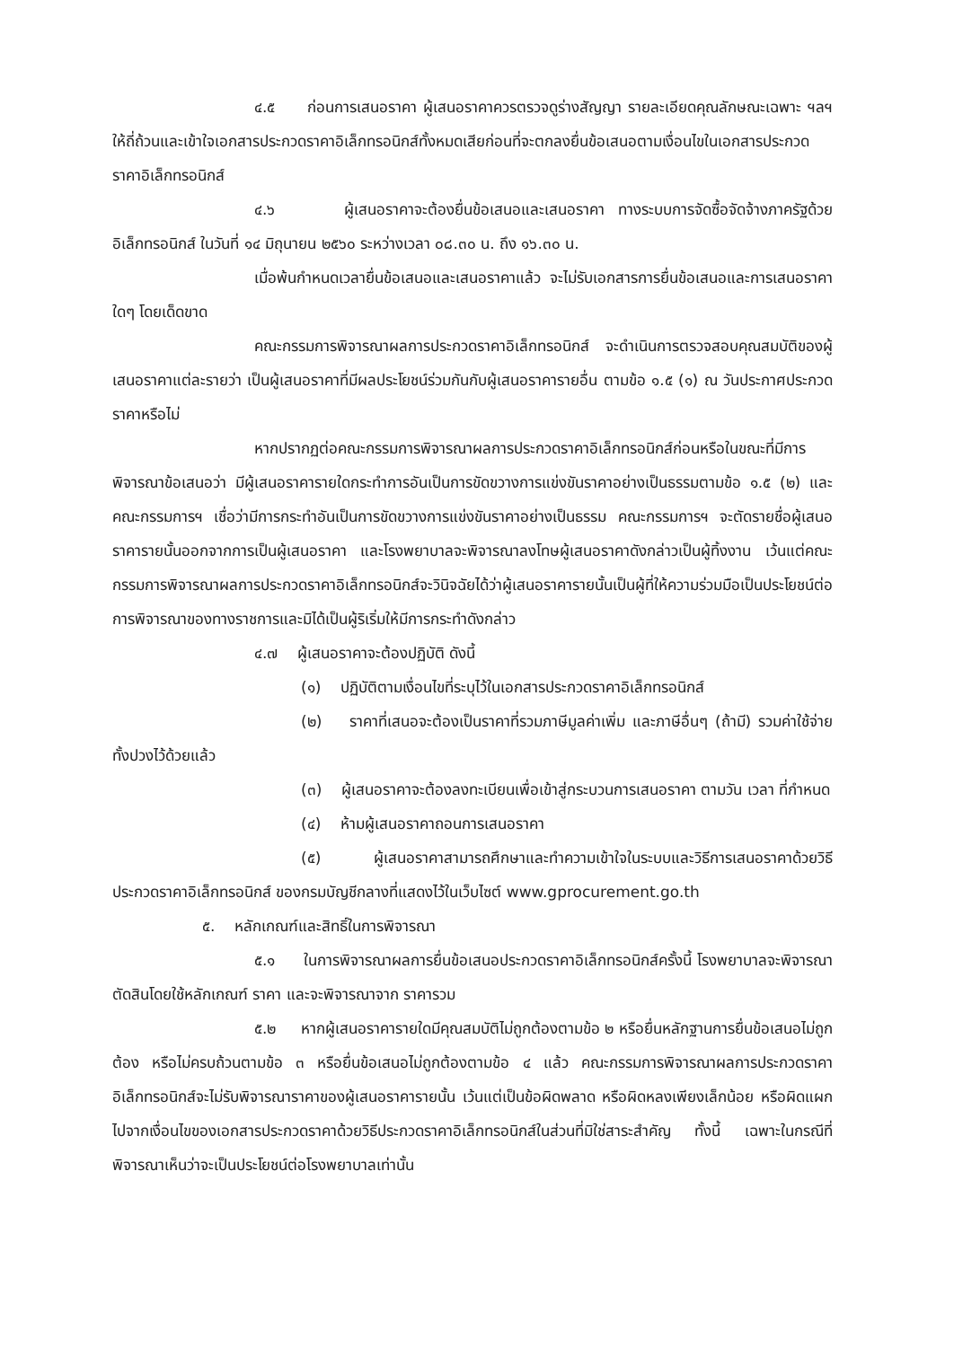๔.๕ ก่อนการเสนอราคา ผู้เสนอราคาควรตรวจดูร่างสัญญา รายละเอียดคุณลักษณะเฉพาะ ฯลฯ ให้ถี่ถ้วนและเข้าใจเอกสารประกวดราคาอิเล็กทรอนิกส์ทั้งหมดเสียก่อนที่จะตกลงยื่นข้อเสนอตามเงื่อนไขในเอกสารประกวดราคาอิเล็กทรอนิกส์
๔.๖ ผู้เสนอราคาจะต้องยื่นข้อเสนอและเสนอราคา ทางระบบการจัดซื้อจัดจ้างภาครัฐด้วยอิเล็กทรอนิกส์ ในวันที่ ๑๔ มิถุนายน ๒๕๖๐ ระหว่างเวลา ๐๘.๓๐ น. ถึง ๑๖.๓๐ น.
เมื่อพ้นกำหนดเวลายื่นข้อเสนอและเสนอราคาแล้ว จะไม่รับเอกสารการยื่นข้อเสนอและการเสนอราคาใดๆ โดยเด็ดขาด
คณะกรรมการพิจารณาผลการประกวดราคาอิเล็กทรอนิกส์ จะดำเนินการตรวจสอบคุณสมบัติของผู้เสนอราคาแต่ละรายว่า เป็นผู้เสนอราคาที่มีผลประโยชน์ร่วมกันกับผู้เสนอราคารายอื่น ตามข้อ ๑.๕ (๑) ณ วันประกาศประกวดราคาหรือไม่
หากปรากฏต่อคณะกรรมการพิจารณาผลการประกวดราคาอิเล็กทรอนิกส์ก่อนหรือในขณะที่มีการพิจารณาข้อเสนอว่า มีผู้เสนอราคารายใดกระทำการอันเป็นการขัดขวางการแข่งขันราคาอย่างเป็นธรรมตามข้อ ๑.๕ (๒) และคณะกรรมการฯ เชื่อว่ามีการกระทำอันเป็นการขัดขวางการแข่งขันราคาอย่างเป็นธรรม คณะกรรมการฯ จะตัดรายชื่อผู้เสนอราคารายนั้นออกจากการเป็นผู้เสนอราคา และโรงพยาบาลจะพิจารณาลงโทษผู้เสนอราคาดังกล่าวเป็นผู้ทิ้งงาน เว้นแต่คณะกรรมการพิจารณาผลการประกวดราคาอิเล็กทรอนิกส์จะวินิจฉัยได้ว่าผู้เสนอราคารายนั้นเป็นผู้ที่ให้ความร่วมมือเป็นประโยชน์ต่อการพิจารณาของทางราชการและมิได้เป็นผู้ริเริ่มให้มีการกระทำดังกล่าว
๔.๗ ผู้เสนอราคาจะต้องปฏิบัติ ดังนี้
(๑) ปฏิบัติตามเงื่อนไขที่ระบุไว้ในเอกสารประกวดราคาอิเล็กทรอนิกส์
(๒) ราคาที่เสนอจะต้องเป็นราคาที่รวมภาษีมูลค่าเพิ่ม และภาษีอื่นๆ (ถ้ามี) รวมค่าใช้จ่ายทั้งปวงไว้ด้วยแล้ว
(๓) ผู้เสนอราคาจะต้องลงทะเบียนเพื่อเข้าสู่กระบวนการเสนอราคา ตามวัน เวลา ที่กำหนด
(๔) ห้ามผู้เสนอราคาถอนการเสนอราคา
(๕) ผู้เสนอราคาสามารถศึกษาและทำความเข้าใจในระบบและวิธีการเสนอราคาด้วยวิธีประกวดราคาอิเล็กทรอนิกส์ ของกรมบัญชีกลางที่แสดงไว้ในเว็บไซต์ www.gprocurement.go.th
๕. หลักเกณฑ์และสิทธิ์ในการพิจารณา
๕.๑ ในการพิจารณาผลการยื่นข้อเสนอประกวดราคาอิเล็กทรอนิกส์ครั้งนี้ โรงพยาบาลจะพิจารณาตัดสินโดยใช้หลักเกณฑ์ ราคา และจะพิจารณาจาก ราคารวม
๕.๒ หากผู้เสนอราคารายใดมีคุณสมบัติไม่ถูกต้องตามข้อ ๒ หรือยื่นหลักฐานการยื่นข้อเสนอไม่ถูกต้อง หรือไม่ครบถ้วนตามข้อ ๓ หรือยื่นข้อเสนอไม่ถูกต้องตามข้อ ๔ แล้ว คณะกรรมการพิจารณาผลการประกวดราคาอิเล็กทรอนิกส์จะไม่รับพิจารณาราคาของผู้เสนอราคารายนั้น เว้นแต่เป็นข้อผิดพลาด หรือผิดหลงเพียงเล็กน้อย หรือผิดแผกไปจากเงื่อนไขของเอกสารประกวดราคาด้วยวิธีประกวดราคาอิเล็กทรอนิกส์ในส่วนที่มิใช่สาระสำคัญ ทั้งนี้ เฉพาะในกรณีที่พิจารณาเห็นว่าจะเป็นประโยชน์ต่อโรงพยาบาลเท่านั้น